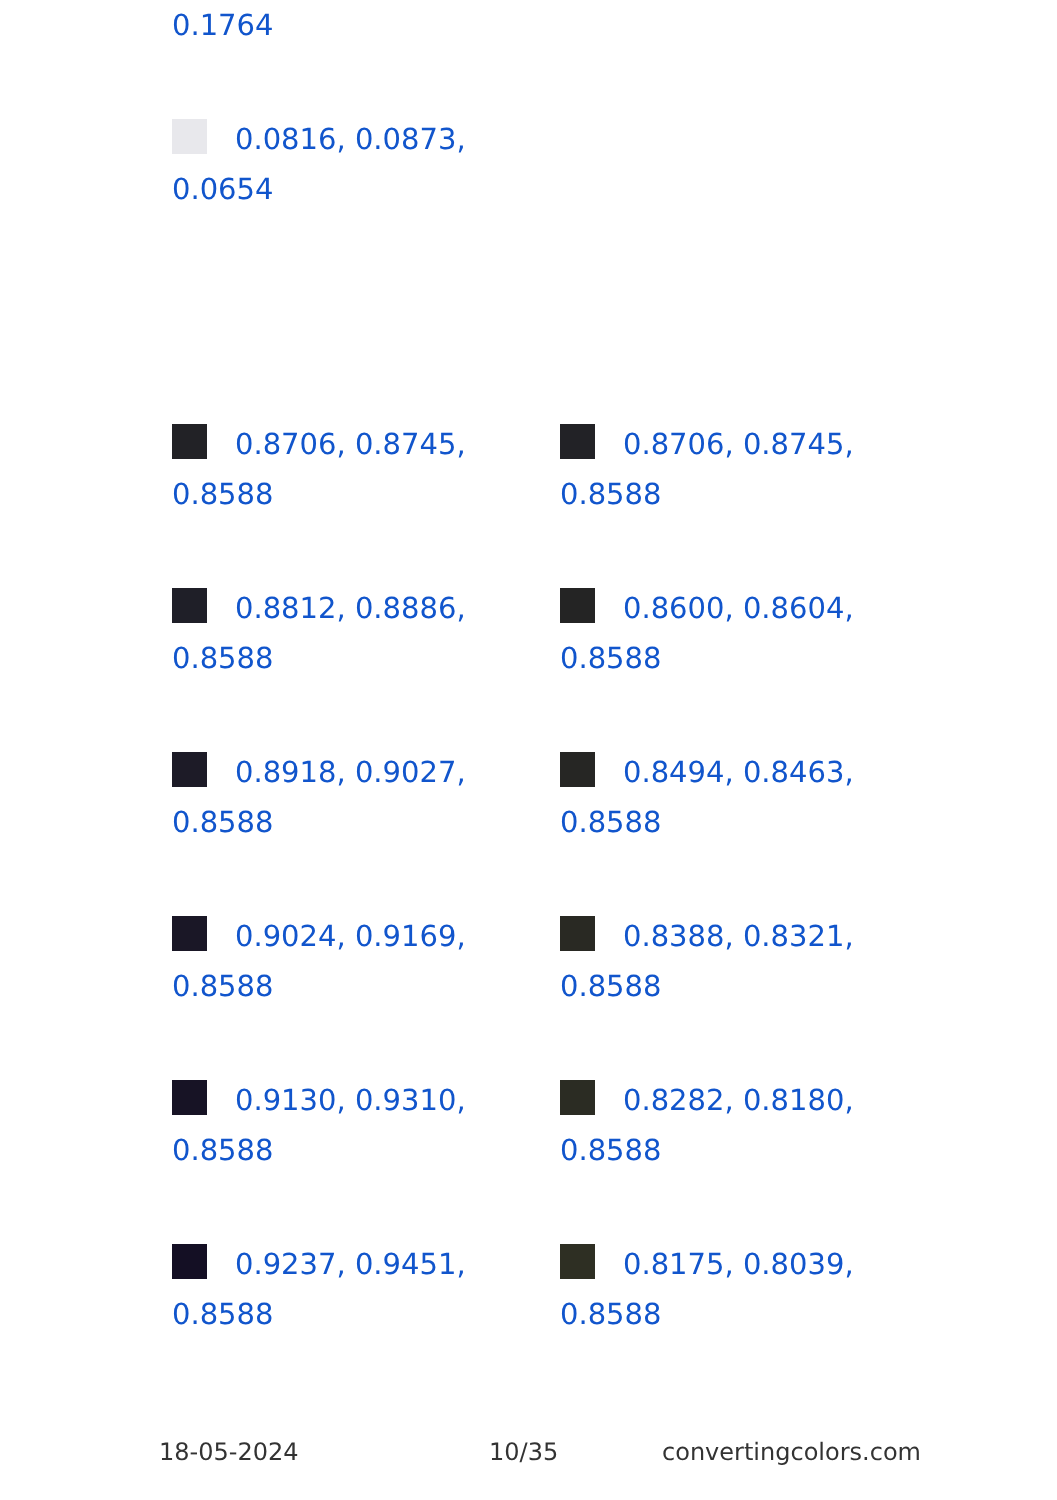0.1764
0.0816, 0.0873, 0.0654
0.8706, 0.8745, 0.8588
0.8706, 0.8745, 0.8588
0.8812, 0.8886, 0.8588
0.8600, 0.8604, 0.8588
0.8918, 0.9027, 0.8588
0.8494, 0.8463, 0.8588
0.9024, 0.9169, 0.8588
0.8388, 0.8321, 0.8588
0.9130, 0.9310, 0.8588
0.8282, 0.8180, 0.8588
0.9237, 0.9451, 0.8588
0.8175, 0.8039, 0.8588
18-05-2024 10/35 convertingcolors.com